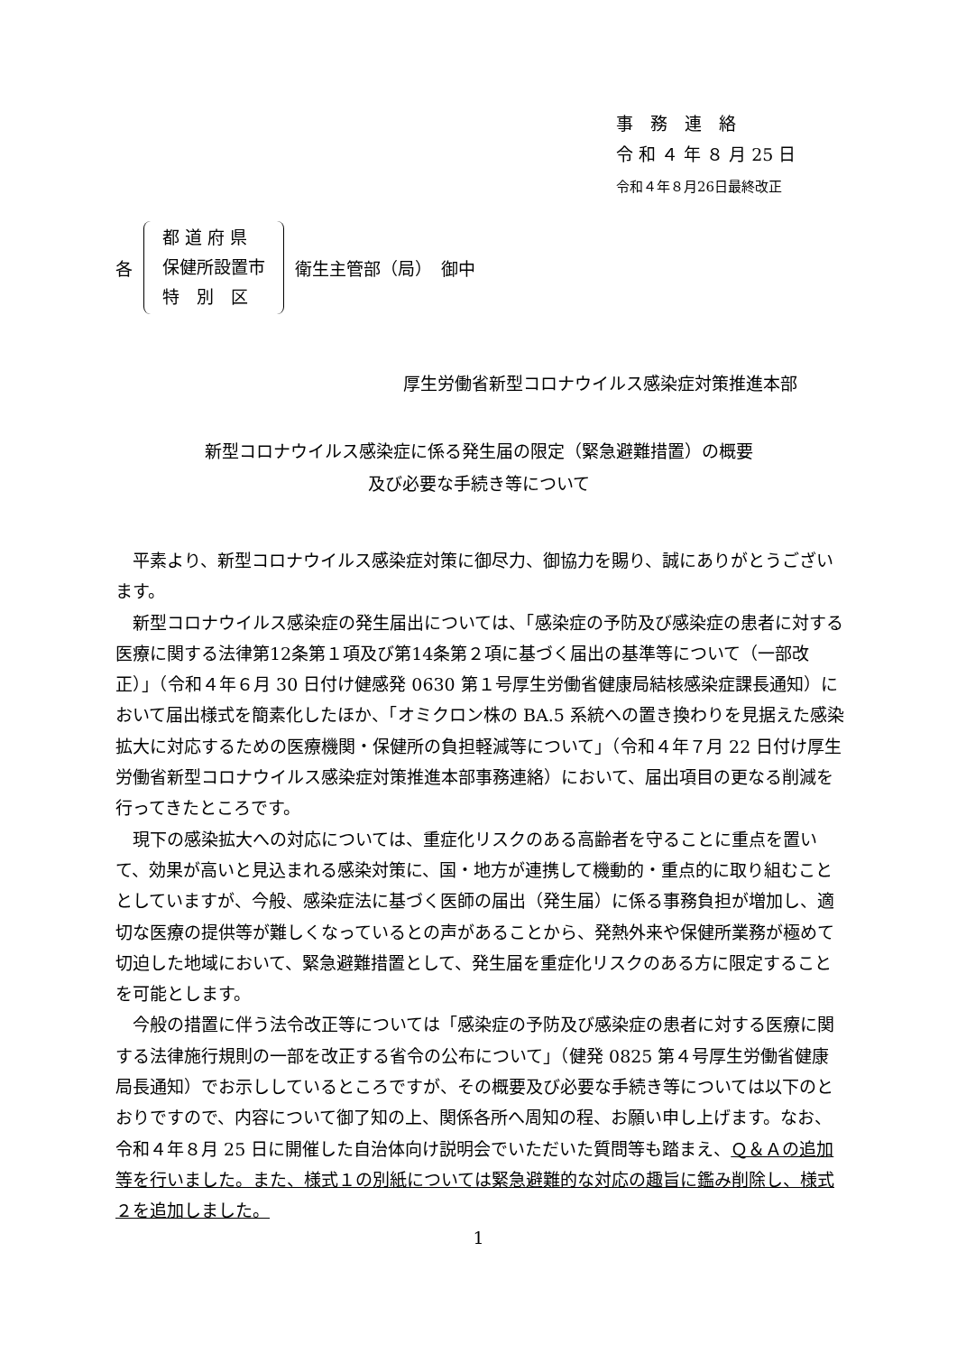事　務　連　絡
令 和 ４ 年 ８ 月 25 日
令和４年８月26日最終改正
各
都 道 府 県
保健所設置市
特　別　区
衛生主管部（局）　御中
厚生労働省新型コロナウイルス感染症対策推進本部
新型コロナウイルス感染症に係る発生届の限定（緊急避難措置）の概要
及び必要な手続き等について
平素より、新型コロナウイルス感染症対策に御尽力、御協力を賜り、誠にありがとうございます。
新型コロナウイルス感染症の発生届出については、「感染症の予防及び感染症の患者に対する医療に関する法律第12条第１項及び第14条第２項に基づく届出の基準等について（一部改正）」（令和４年６月 30 日付け健感発 0630 第１号厚生労働省健康局結核感染症課長通知）において届出様式を簡素化したほか、「オミクロン株の BA.5 系統への置き換わりを見据えた感染拡大に対応するための医療機関・保健所の負担軽減等について」（令和４年７月 22 日付け厚生労働省新型コロナウイルス感染症対策推進本部事務連絡）において、届出項目の更なる削減を行ってきたところです。
現下の感染拡大への対応については、重症化リスクのある高齢者を守ることに重点を置いて、効果が高いと見込まれる感染対策に、国・地方が連携して機動的・重点的に取り組むこととしていますが、今般、感染症法に基づく医師の届出（発生届）に係る事務負担が増加し、適切な医療の提供等が難しくなっているとの声があることから、発熱外来や保健所業務が極めて切迫した地域において、緊急避難措置として、発生届を重症化リスクのある方に限定することを可能とします。
今般の措置に伴う法令改正等については「感染症の予防及び感染症の患者に対する医療に関する法律施行規則の一部を改正する省令の公布について」（健発 0825 第４号厚生労働省健康局長通知）でお示ししているところですが、その概要及び必要な手続き等については以下のとおりですので、内容について御了知の上、関係各所へ周知の程、お願い申し上げます。なお、令和４年８月 25 日に開催した自治体向け説明会でいただいた質問等も踏まえ、Ｑ＆Ａの追加等を行いました。また、様式１の別紙については緊急避難的な対応の趣旨に鑑み削除し、様式２を追加しました。
1